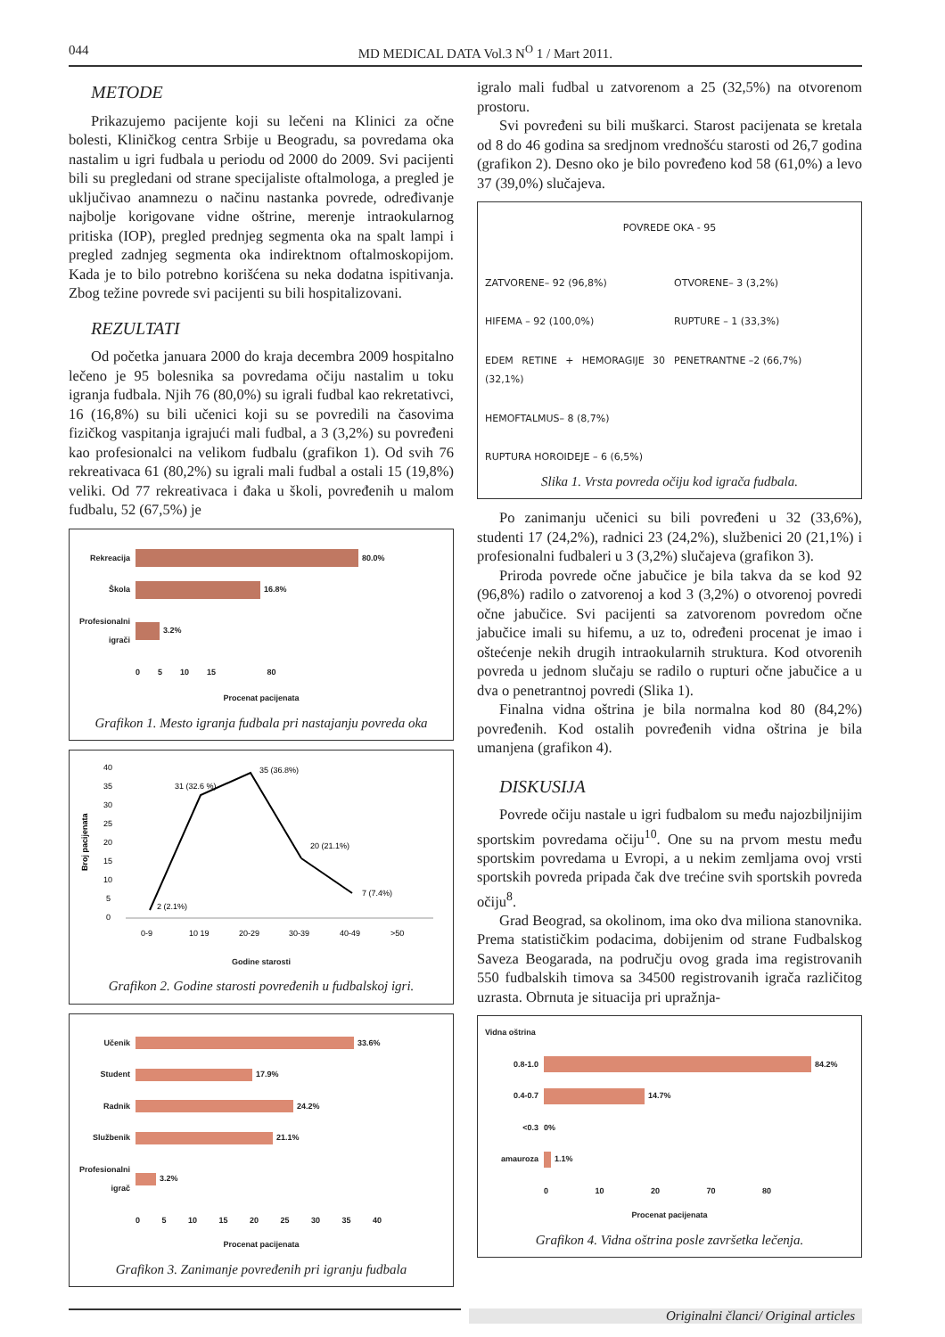044 MD MEDICAL DATA Vol.3 N<sup>O</sup> 1 / Mart 2011.
METODE
Prikazujemo pacijente koji su lečeni na Klinici za očne bolesti, Kliničkog centra Srbije u Beogradu, sa povredama oka nastalim u igri fudbala u periodu od 2000 do 2009. Svi pacijenti bili su pregledani od strane specijaliste oftalmologa, a pregled je uključivao anamnezu o načinu nastanka povrede, određivanje najbolje korigovane vidne oštrine, merenje intraokularnog pritiska (IOP), pregled prednjeg segmenta oka na spalt lampi i pregled zadnjeg segmenta oka indirektnom oftalmoskopijom. Kada je to bilo potrebno korišćena su neka dodatna ispitivanja. Zbog težine povrede svi pacijenti su bili hospitalizovani.
REZULTATI
Od početka januara 2000 do kraja decembra 2009 hospitalno lečeno je 95 bolesnika sa povredama očiju nastalim u toku igranja fudbala. Njih 76 (80,0%) su igrali fudbal kao rekretativci, 16 (16,8%) su bili učenici koji su se povredili na časovima fizičkog vaspitanja igrajući mali fudbal, a 3 (3,2%) su povređeni kao profesionalci na velikom fudbalu (grafikon 1). Od svih 76 rekreativaca 61 (80,2%) su igrali mali fudbal a ostali 15 (19,8%) veliki. Od 77 rekreativaca i đaka u školi, povređenih u malom fudbalu, 52 (67,5%) je
Rekreacija 80.0%
Škola 16.8%
Profesionalni igrači 3.2%
0 5 10 15 80
Procenat pacijenata
Grafikon 1. Mesto igranja fudbala pri nastajanju povreda oka
Broj pacijenata
40
35
30
25
20
15
10
5
0
2 (2.1%)
31 (32.6 %)
35 (36.8%)
20 (21.1%)
7 (7.4%)
0-9
10 19
20-29
30-39
40-49
>50
Godine starosti
Grafikon 2. Godine starosti povređenih u fudbalskoj igri.
Učenik 33.6%
Student 17.9%
Radnik 24.2%
Službenik 21.1%
Profesionalni igrač 3.2%
0 5 10 15 20 25 30 35 40
Procenat pacijenata
Grafikon 3. Zanimanje povređenih pri igranju fudbala
igralo mali fudbal u zatvorenom a 25 (32,5%) na otvorenom prostoru.
Svi povređeni su bili muškarci. Starost pacijenata se kretala od 8 do 46 godina sa sredjnom vrednošću starosti od 26,7 godina (grafikon 2). Desno oko je bilo povređeno kod 58 (61,0%) a levo 37 (39,0%) slučajeva.
POVREDE OKA - 95
ZATVORENE– 92 (96,8%)
OTVORENE– 3 (3,2%)
HIFEMA – 92 (100,0%)
RUPTURE – 1 (33,3%)
EDEM RETINE + HEMORAGIJE 30 (32,1%)
PENETRANTNE –2 (66,7%)
HEMOFTALMUS– 8 (8,7%)
RUPTURA HOROIDEJE – 6 (6,5%)
Slika 1. Vrsta povreda očiju kod igrača fudbala.
Po zanimanju učenici su bili povređeni u 32 (33,6%), studenti 17 (24,2%), radnici 23 (24,2%), službenici 20 (21,1%) i profesionalni fudbaleri u 3 (3,2%) slučajeva (grafikon 3).
Priroda povrede očne jabučice je bila takva da se kod 92 (96,8%) radilo o zatvorenoj a kod 3 (3,2%) o otvorenoj povredi očne jabučice. Svi pacijenti sa zatvorenom povredom očne jabučice imali su hifemu, a uz to, određeni procenat je imao i oštećenje nekih drugih intraokularnih struktura. Kod otvorenih povreda u jednom slučaju se radilo o rupturi očne jabučice a u dva o penetrantnoj povredi (Slika 1).
Finalna vidna oštrina je bila normalna kod 80 (84,2%) povređenih. Kod ostalih povređenih vidna oštrina je bila umanjena (grafikon 4).
DISKUSIJA
Povrede očiju nastale u igri fudbalom su među najozbiljnijim sportskim povredama očiju<sup>10</sup>. One su na prvom mestu među sportskim povredama u Evropi, a u nekim zemljama ovoj vrsti sportskih povreda pripada čak dve trećine svih sportskih povreda očiju<sup>8</sup>.
Grad Beograd, sa okolinom, ima oko dva miliona stanovnika. Prema statističkim podacima, dobijenim od strane Fudbalskog Saveza Beogarada, na području ovog grada ima registrovanih 550 fudbalskih timova sa 34500 registrovanih igrača različitog uzrasta. Obrnuta je situacija pri upražnja-
Vidna oštrina
0.8-1.0 84.2%
0.4-0.7 14.7%
<0.3 0%
amauroza 1.1%
0 10 20 70 80
Procenat pacijenata
Grafikon 4. Vidna oštrina posle završetka lečenja.
Originalni članci/ Original articles